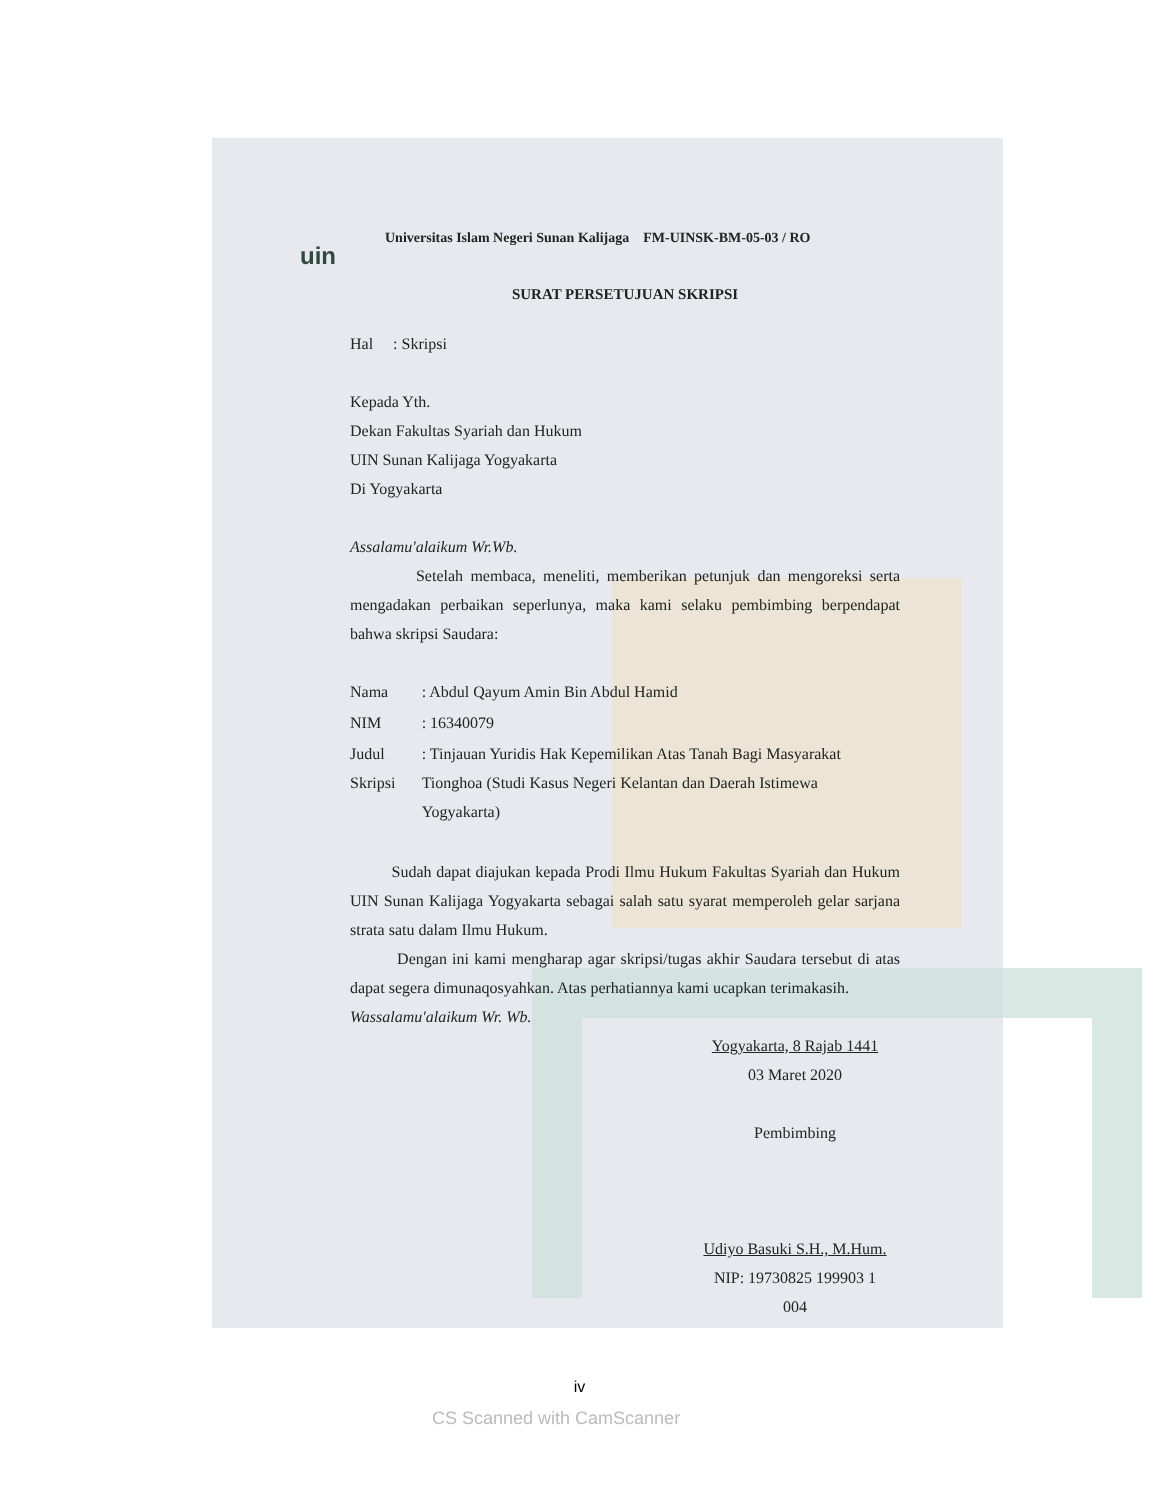CS Scanned with CamScanner
uin
Universitas Islam Negeri Sunan Kalijaga FM-UINSK-BM-05-03 / RO
SURAT PERSETUJUAN SKRIPSI
Hal : Skripsi
Kepada Yth.
Dekan Fakultas Syariah dan Hukum
UIN Sunan Kalijaga Yogyakarta
Di Yogyakarta
Assalamu'alaikum Wr.Wb.
Setelah membaca, meneliti, memberikan petunjuk dan mengoreksi serta mengadakan perbaikan seperlunya, maka kami selaku pembimbing berpendapat bahwa skripsi Saudara:
| Nama | : Abdul Qayum Amin Bin Abdul Hamid |
| NIM | : 16340079 |
| Judul Skripsi | : Tinjauan Yuridis Hak Kepemilikan Atas Tanah Bagi Masyarakat Tionghoa (Studi Kasus Negeri Kelantan dan Daerah Istimewa Yogyakarta) |
Sudah dapat diajukan kepada Prodi Ilmu Hukum Fakultas Syariah dan Hukum UIN Sunan Kalijaga Yogyakarta sebagai salah satu syarat memperoleh gelar sarjana strata satu dalam Ilmu Hukum.
Dengan ini kami mengharap agar skripsi/tugas akhir Saudara tersebut di atas dapat segera dimunaqosyahkan. Atas perhatiannya kami ucapkan terimakasih.
Wassalamu'alaikum Wr. Wb.
Yogyakarta, 8 Rajab 1441
03 Maret 2020
Pembimbing
Udiyo Basuki S.H., M.Hum.
NIP: 19730825 199903 1 004
iv